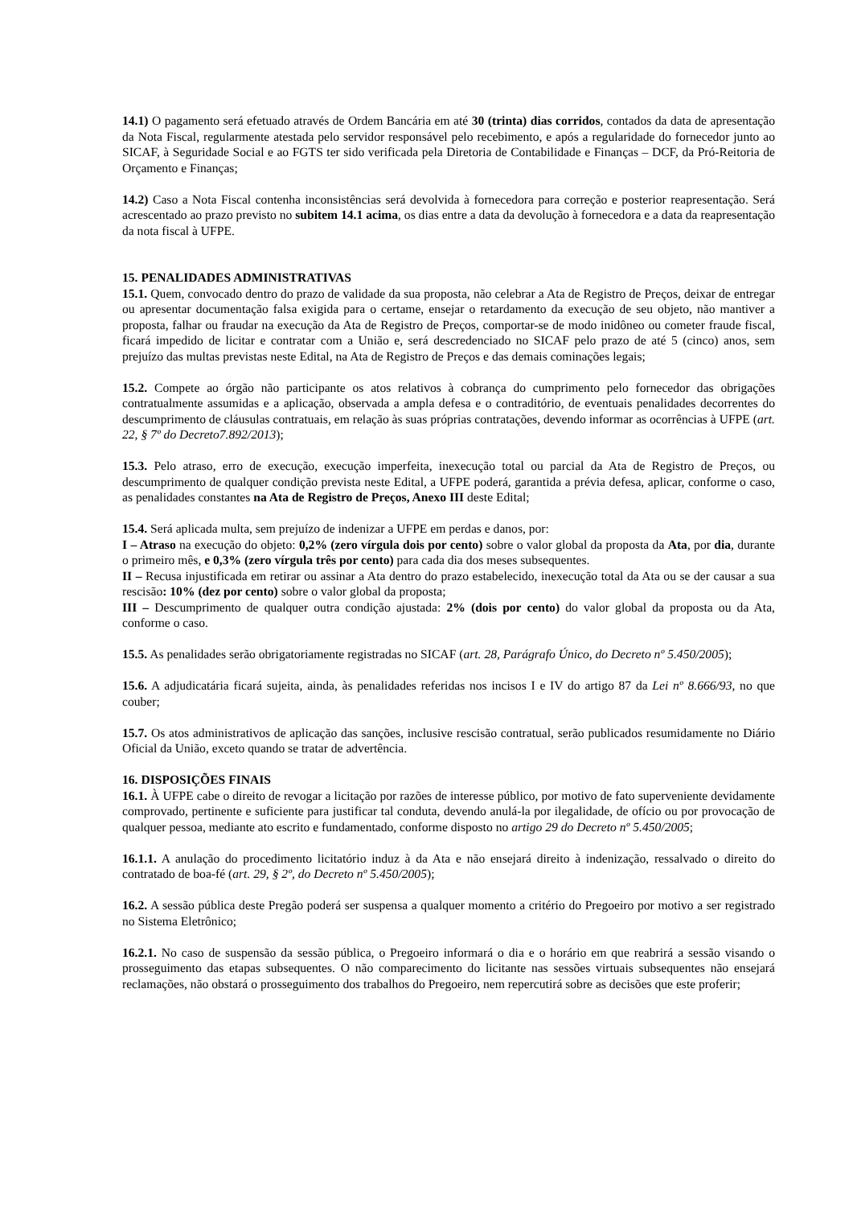14.1) O pagamento será efetuado através de Ordem Bancária em até 30 (trinta) dias corridos, contados da data de apresentação da Nota Fiscal, regularmente atestada pelo servidor responsável pelo recebimento, e após a regularidade do fornecedor junto ao SICAF, à Seguridade Social e ao FGTS ter sido verificada pela Diretoria de Contabilidade e Finanças – DCF, da Pró-Reitoria de Orçamento e Finanças;
14.2) Caso a Nota Fiscal contenha inconsistências será devolvida à fornecedora para correção e posterior reapresentação. Será acrescentado ao prazo previsto no subitem 14.1 acima, os dias entre a data da devolução à fornecedora e a data da reapresentação da nota fiscal à UFPE.
15. PENALIDADES ADMINISTRATIVAS
15.1. Quem, convocado dentro do prazo de validade da sua proposta, não celebrar a Ata de Registro de Preços, deixar de entregar ou apresentar documentação falsa exigida para o certame, ensejar o retardamento da execução de seu objeto, não mantiver a proposta, falhar ou fraudar na execução da Ata de Registro de Preços, comportar-se de modo inidôneo ou cometer fraude fiscal, ficará impedido de licitar e contratar com a União e, será descredenciado no SICAF pelo prazo de até 5 (cinco) anos, sem prejuízo das multas previstas neste Edital, na Ata de Registro de Preços e das demais cominações legais;
15.2. Compete ao órgão não participante os atos relativos à cobrança do cumprimento pelo fornecedor das obrigações contratualmente assumidas e a aplicação, observada a ampla defesa e o contraditório, de eventuais penalidades decorrentes do descumprimento de cláusulas contratuais, em relação às suas próprias contratações, devendo informar as ocorrências à UFPE (art. 22, § 7º do Decreto7.892/2013);
15.3. Pelo atraso, erro de execução, execução imperfeita, inexecução total ou parcial da Ata de Registro de Preços, ou descumprimento de qualquer condição prevista neste Edital, a UFPE poderá, garantida a prévia defesa, aplicar, conforme o caso, as penalidades constantes na Ata de Registro de Preços, Anexo III deste Edital;
15.4. Será aplicada multa, sem prejuízo de indenizar a UFPE em perdas e danos, por:
I – Atraso na execução do objeto: 0,2% (zero vírgula dois por cento) sobre o valor global da proposta da Ata, por dia, durante o primeiro mês, e 0,3% (zero vírgula três por cento) para cada dia dos meses subsequentes.
II – Recusa injustificada em retirar ou assinar a Ata dentro do prazo estabelecido, inexecução total da Ata ou se der causar a sua rescisão: 10% (dez por cento) sobre o valor global da proposta;
III – Descumprimento de qualquer outra condição ajustada: 2% (dois por cento) do valor global da proposta ou da Ata, conforme o caso.
15.5. As penalidades serão obrigatoriamente registradas no SICAF (art. 28, Parágrafo Único, do Decreto nº 5.450/2005);
15.6. A adjudicatária ficará sujeita, ainda, às penalidades referidas nos incisos I e IV do artigo 87 da Lei nº 8.666/93, no que couber;
15.7. Os atos administrativos de aplicação das sanções, inclusive rescisão contratual, serão publicados resumidamente no Diário Oficial da União, exceto quando se tratar de advertência.
16. DISPOSIÇÕES FINAIS
16.1. À UFPE cabe o direito de revogar a licitação por razões de interesse público, por motivo de fato superveniente devidamente comprovado, pertinente e suficiente para justificar tal conduta, devendo anulá-la por ilegalidade, de ofício ou por provocação de qualquer pessoa, mediante ato escrito e fundamentado, conforme disposto no artigo 29 do Decreto nº 5.450/2005;
16.1.1. A anulação do procedimento licitatório induz à da Ata e não ensejará direito à indenização, ressalvado o direito do contratado de boa-fé (art. 29, § 2º, do Decreto nº 5.450/2005);
16.2. A sessão pública deste Pregão poderá ser suspensa a qualquer momento a critério do Pregoeiro por motivo a ser registrado no Sistema Eletrônico;
16.2.1. No caso de suspensão da sessão pública, o Pregoeiro informará o dia e o horário em que reabrirá a sessão visando o prosseguimento das etapas subsequentes. O não comparecimento do licitante nas sessões virtuais subsequentes não ensejará reclamações, não obstará o prosseguimento dos trabalhos do Pregoeiro, nem repercutirá sobre as decisões que este proferir;